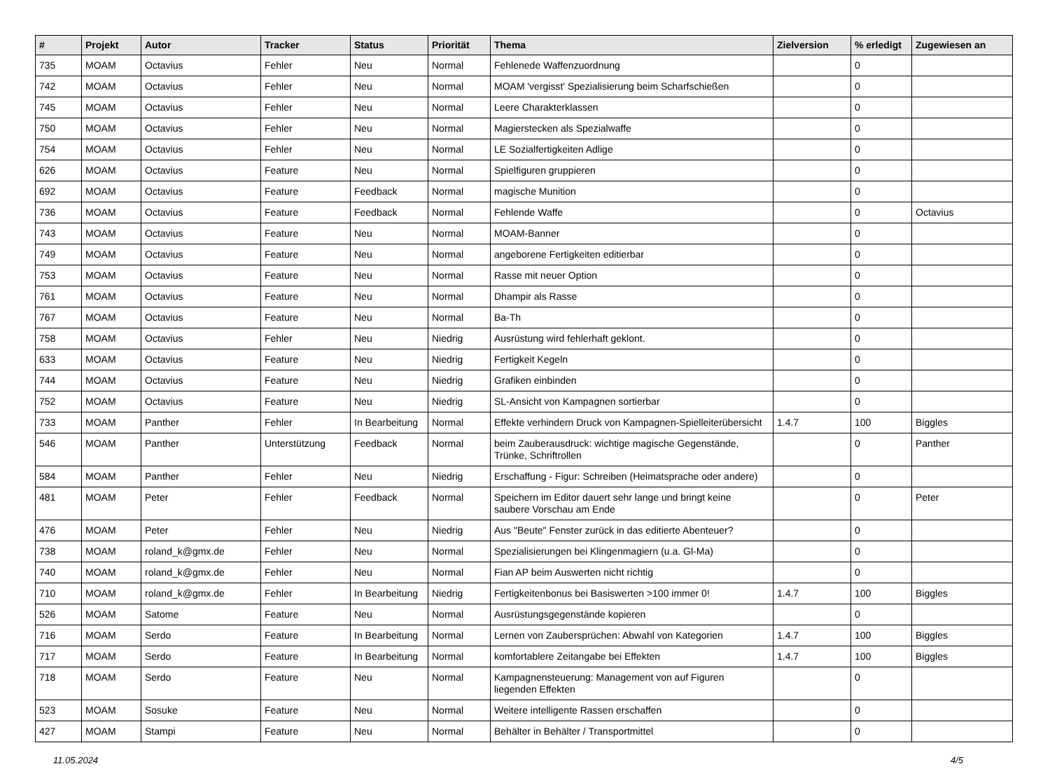| # | Projekt | Autor | Tracker | Status | Priorität | Thema | Zielversion | % erledigt | Zugewiesen an |
| --- | --- | --- | --- | --- | --- | --- | --- | --- | --- |
| 735 | MOAM | Octavius | Fehler | Neu | Normal | Fehlenede Waffenzuordnung | | 0 | |
| 742 | MOAM | Octavius | Fehler | Neu | Normal | MOAM 'vergisst' Spezialisierung beim Scharfschießen | | 0 | |
| 745 | MOAM | Octavius | Fehler | Neu | Normal | Leere Charakterklassen | | 0 | |
| 750 | MOAM | Octavius | Fehler | Neu | Normal | Magierstecken als Spezialwaffe | | 0 | |
| 754 | MOAM | Octavius | Fehler | Neu | Normal | LE Sozialfertigkeiten Adlige | | 0 | |
| 626 | MOAM | Octavius | Feature | Neu | Normal | Spielfiguren gruppieren | | 0 | |
| 692 | MOAM | Octavius | Feature | Feedback | Normal | magische Munition | | 0 | |
| 736 | MOAM | Octavius | Feature | Feedback | Normal | Fehlende Waffe | | 0 | Octavius |
| 743 | MOAM | Octavius | Feature | Neu | Normal | MOAM-Banner | | 0 | |
| 749 | MOAM | Octavius | Feature | Neu | Normal | angeborene Fertigkeiten editierbar | | 0 | |
| 753 | MOAM | Octavius | Feature | Neu | Normal | Rasse mit neuer Option | | 0 | |
| 761 | MOAM | Octavius | Feature | Neu | Normal | Dhampir als Rasse | | 0 | |
| 767 | MOAM | Octavius | Feature | Neu | Normal | Ba-Th | | 0 | |
| 758 | MOAM | Octavius | Fehler | Neu | Niedrig | Ausrüstung wird fehlerhaft geklont. | | 0 | |
| 633 | MOAM | Octavius | Feature | Neu | Niedrig | Fertigkeit Kegeln | | 0 | |
| 744 | MOAM | Octavius | Feature | Neu | Niedrig | Grafiken einbinden | | 0 | |
| 752 | MOAM | Octavius | Feature | Neu | Niedrig | SL-Ansicht von Kampagnen sortierbar | | 0 | |
| 733 | MOAM | Panther | Fehler | In Bearbeitung | Normal | Effekte verhindern Druck von Kampagnen-Spielleiterübersicht | 1.4.7 | 100 | Biggles |
| 546 | MOAM | Panther | Unterstützung | Feedback | Normal | beim Zauberausdruck: wichtige magische Gegenstände, Trünke, Schriftrollen | | 0 | Panther |
| 584 | MOAM | Panther | Fehler | Neu | Niedrig | Erschaffung - Figur: Schreiben (Heimatsprache oder andere) | | 0 | |
| 481 | MOAM | Peter | Fehler | Feedback | Normal | Speichern im Editor dauert sehr lange und bringt keine saubere Vorschau am Ende | | 0 | Peter |
| 476 | MOAM | Peter | Fehler | Neu | Niedrig | Aus "Beute" Fenster zurück in das editierte Abenteuer? | | 0 | |
| 738 | MOAM | roland_k@gmx.de | Fehler | Neu | Normal | Spezialisierungen bei Klingenmagiern (u.a. Gl-Ma) | | 0 | |
| 740 | MOAM | roland_k@gmx.de | Fehler | Neu | Normal | Fian AP beim Auswerten nicht richtig | | 0 | |
| 710 | MOAM | roland_k@gmx.de | Fehler | In Bearbeitung | Niedrig | Fertigkeitenbonus bei Basiswerten >100 immer 0! | 1.4.7 | 100 | Biggles |
| 526 | MOAM | Satome | Feature | Neu | Normal | Ausrüstungsgegenstände kopieren | | 0 | |
| 716 | MOAM | Serdo | Feature | In Bearbeitung | Normal | Lernen von Zaubersprüchen: Abwahl von Kategorien | 1.4.7 | 100 | Biggles |
| 717 | MOAM | Serdo | Feature | In Bearbeitung | Normal | komfortablere Zeitangabe bei Effekten | 1.4.7 | 100 | Biggles |
| 718 | MOAM | Serdo | Feature | Neu | Normal | Kampagnensteuerung: Management von auf Figuren liegenden Effekten | | 0 | |
| 523 | MOAM | Sosuke | Feature | Neu | Normal | Weitere intelligente Rassen erschaffen | | 0 | |
| 427 | MOAM | Stampi | Feature | Neu | Normal | Behälter in Behälter / Transportmittel | | 0 | |
11.05.2024 4/5